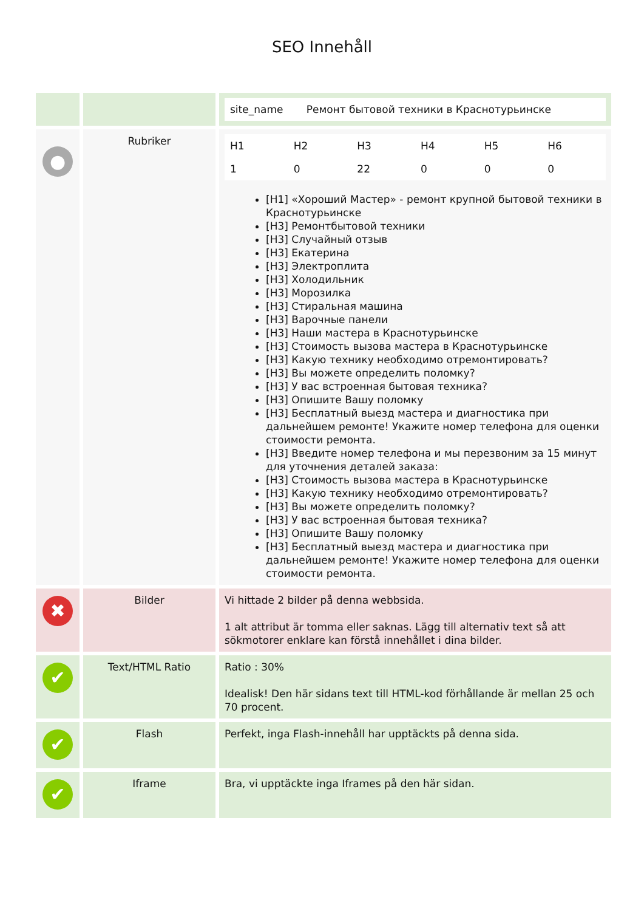SEO Innehåll
| | | / site_name / Ремонт бытовой техники в Краснотурьинске / |
| ● | Rubriker | / H1 / H2 / H3 / H4 / H5 / H6 / / 1 / 0 / 22 / 0 / 0 / 0 / [H1] «Хороший Мастер» - ремонт крупной бытовой техники в Краснотурьинске [H3] Ремонтбытовой техники [H3] Случайный отзыв [H3] Екатерина [H3] Электроплита [H3] Холодильник [H3] Морозилка [H3] Стиральная машина [H3] Варочные панели [H3] Наши мастера в Краснотурьинске [H3] Стоимость вызова мастера в Краснотурьинске [H3] Какую технику необходимо отремонтировать? [H3] Вы можете определить поломку? [H3] У вас встроенная бытовая техника? [H3] Опишите Вашу поломку [H3] Бесплатный выезд мастера и диагностика при дальнейшем ремонте! Укажите номер телефона для оценки стоимости ремонта. [H3] Введите номер телефона и мы перезвоним за 15 минут для уточнения деталей заказа: [H3] Стоимость вызова мастера в Краснотурьинске [H3] Какую технику необходимо отремонтировать? [H3] Вы можете определить поломку? [H3] У вас встроенная бытовая техника? [H3] Опишите Вашу поломку [H3] Бесплатный выезд мастера и диагностика при дальнейшем ремонте! Укажите номер телефона для оценки стоимости ремонта. |
| ✖ | Bilder | Vi hittade 2 bilder på denna webbsida. 1 alt attribut är tomma eller saknas. Lägg till alternativ text så att sökmotorer enklare kan förstå innehållet i dina bilder. |
| ✔ | Text/HTML Ratio | Ratio : 30% Idealisk! Den här sidans text till HTML-kod förhållande är mellan 25 och 70 procent. |
| ✔ | Flash | Perfekt, inga Flash-innehåll har upptäckts på denna sida. |
| ✔ | Iframe | Bra, vi upptäckte inga Iframes på den här sidan. |